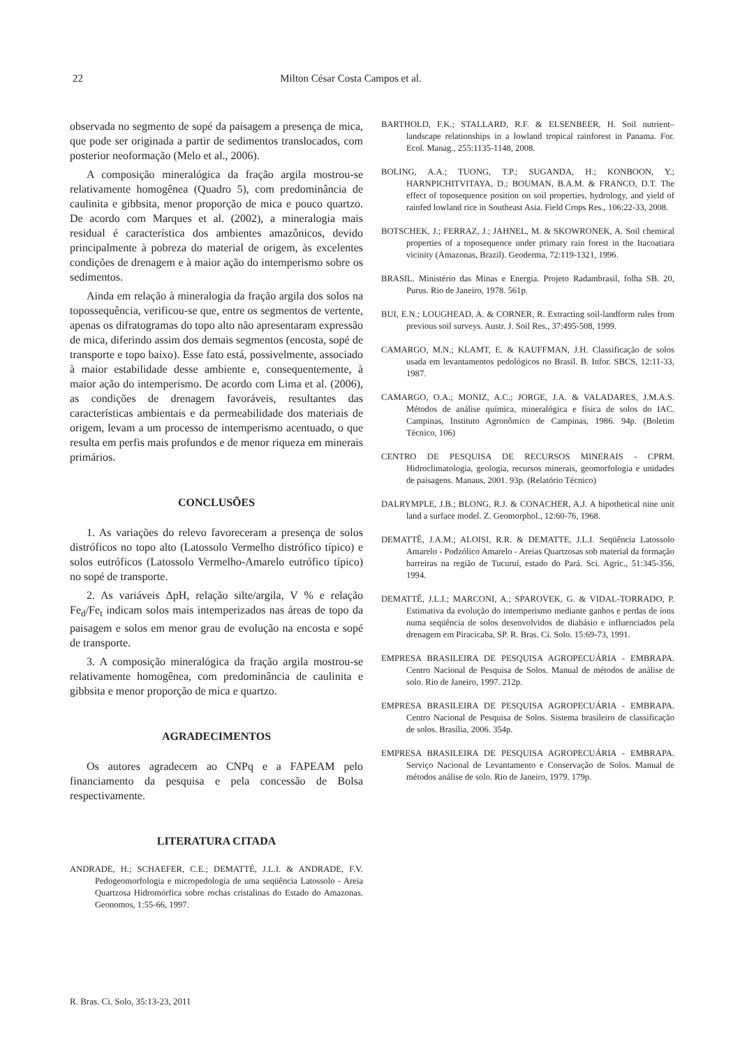22 Milton César Costa Campos et al.
observada no segmento de sopé da paisagem a presença de mica, que pode ser originada a partir de sedimentos translocados, com posterior neoformação (Melo et al., 2006).
A composição mineralógica da fração argila mostrou-se relativamente homogênea (Quadro 5), com predominância de caulinita e gibbsita, menor proporção de mica e pouco quartzo. De acordo com Marques et al. (2002), a mineralogia mais residual é característica dos ambientes amazônicos, devido principalmente à pobreza do material de origem, às excelentes condições de drenagem e à maior ação do intemperismo sobre os sedimentos.
Ainda em relação à mineralogia da fração argila dos solos na topossequência, verificou-se que, entre os segmentos de vertente, apenas os difratogramas do topo alto não apresentaram expressão de mica, diferindo assim dos demais segmentos (encosta, sopé de transporte e topo baixo). Esse fato está, possivelmente, associado à maior estabilidade desse ambiente e, consequentemente, à maior ação do intemperismo. De acordo com Lima et al. (2006), as condições de drenagem favoráveis, resultantes das características ambientais e da permeabilidade dos materiais de origem, levam a um processo de intemperismo acentuado, o que resulta em perfis mais profundos e de menor riqueza em minerais primários.
CONCLUSÕES
1. As variações do relevo favoreceram a presença de solos distróficos no topo alto (Latossolo Vermelho distrófico típico) e solos eutróficos (Latossolo Vermelho-Amarelo eutrófico típico) no sopé de transporte.
2. As variáveis ΔpH, relação silte/argila, V % e relação Fe<sub>d</sub>/Fe<sub>t</sub> indicam solos mais intemperizados nas áreas de topo da paisagem e solos em menor grau de evolução na encosta e sopé de transporte.
3. A composição mineralógica da fração argila mostrou-se relativamente homogênea, com predominância de caulinita e gibbsita e menor proporção de mica e quartzo.
AGRADECIMENTOS
Os autores agradecem ao CNPq e a FAPEAM pelo financiamento da pesquisa e pela concessão de Bolsa respectivamente.
LITERATURA CITADA
ANDRADE, H.; SCHAEFER, C.E.; DEMATTÉ, J.L.I. & ANDRADE, F.V. Pedogeomorfologia e micropedologia de uma seqüência Latossolo - Areia Quartzosa Hidromórfica sobre rochas cristalinas do Estado do Amazonas. Geonomos, 1:55-66, 1997.
BARTHOLD, F.K.; STALLARD, R.F. & ELSENBEER, H. Soil nutrient–landscape relationships in a lowland tropical rainforest in Panama. For. Ecol. Manag., 255:1135-1148, 2008.
BOLING, A.A.; TUONG, T.P.; SUGANDA, H.; KONBOON, Y.; HARNPICHITVITAYA, D.; BOUMAN, B.A.M. & FRANCO, D.T. The effect of toposequence position on soil properties, hydrology, and yield of rainfed lowland rice in Southeast Asia. Field Crops Res., 106:22-33, 2008.
BOTSCHEK, J.; FERRAZ, J.; JAHNEL, M. & SKOWRONEK, A. Soil chemical properties of a toposequence under primary rain forest in the Itacoatiara vicinity (Amazonas, Brazil). Geoderma, 72:119-1321, 1996.
BRASIL. Ministério das Minas e Energia. Projeto Radambrasil, folha SB. 20, Purus. Rio de Janeiro, 1978. 561p.
BUI, E.N.; LOUGHEAD, A. & CORNER, R. Extracting soil-landform rules from previous soil surveys. Austr. J. Soil Res., 37:495-508, 1999.
CAMARGO, M.N.; KLAMT, E. & KAUFFMAN, J.H. Classificação de solos usada em levantamentos pedológicos no Brasil. B. Infor. SBCS, 12:11-33, 1987.
CAMARGO, O.A.; MONIZ, A.C.; JORGE, J.A. & VALADARES, J.M.A.S. Métodos de análise química, mineralógica e física de solos do IAC. Campinas, Instituto Agronômico de Campinas, 1986. 94p. (Boletim Técnico, 106)
CENTRO DE PESQUISA DE RECURSOS MINERAIS - CPRM. Hidroclimatologia, geologia, recursos minerais, geomorfologia e unidades de paisagens. Manaus, 2001. 93p. (Relatório Técnico)
DALRYMPLE, J.B.; BLONG, R.J. & CONACHER, A.J. A hipothetical nine unit land a surface model. Z. Geomorphol., 12:60-76, 1968.
DEMATTÊ, J.A.M.; ALOISI, R.R. & DEMATTE, J.L.I. Seqüência Latossolo Amarelo - Podzólico Amarelo - Areias Quartzosas sob material da formação barreiras na região de Tucuruí, estado do Pará. Sci. Agric., 51:345-356, 1994.
DEMATTÊ, J.L.I.; MARCONI, A.; SPAROVEK, G. & VIDAL-TORRADO, P. Estimativa da evolução do intemperismo mediante ganhos e perdas de íons numa seqüência de solos desenvolvidos de diabásio e influenciados pela drenagem em Piracicaba, SP. R. Bras. Ci. Solo. 15:69-73, 1991.
EMPRESA BRASILEIRA DE PESQUISA AGROPECUÁRIA - EMBRAPA. Centro Nacional de Pesquisa de Solos. Manual de métodos de análise de solo. Rio de Janeiro, 1997. 212p.
EMPRESA BRASILEIRA DE PESQUISA AGROPECUÁRIA - EMBRAPA. Centro Nacional de Pesquisa de Solos. Sistema brasileiro de classificação de solos. Brasília, 2006. 354p.
EMPRESA BRASILEIRA DE PESQUISA AGROPECUÁRIA - EMBRAPA. Serviço Nacional de Levantamento e Conservação de Solos. Manual de métodos análise de solo. Rio de Janeiro, 1979. 179p.
R. Bras. Ci. Solo, 35:13-23, 2011